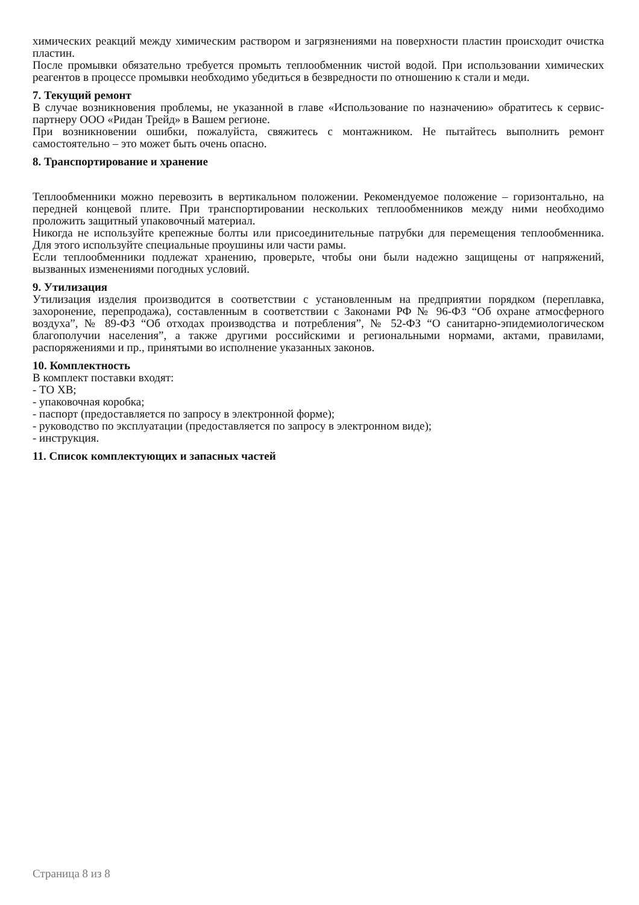химических реакций между химическим раствором и загрязнениями на поверхности пластин происходит очистка пластин.
После промывки обязательно требуется промыть теплообменник чистой водой. При использовании химических реагентов в процессе промывки необходимо убедиться в безвредности по отношению к стали и меди.
7. Текущий ремонт
В случае возникновения проблемы, не указанной в главе «Использование по назначению» обратитесь к сервис-партнеру ООО «Ридан Трейд» в Вашем регионе.
При возникновении ошибки, пожалуйста, свяжитесь с монтажником. Не пытайтесь выполнить ремонт самостоятельно – это может быть очень опасно.
8. Транспортирование и хранение
Теплообменники можно перевозить в вертикальном положении. Рекомендуемое положение – горизонтально, на передней концевой плите. При транспортировании нескольких теплообменников между ними необходимо проложить защитный упаковочный материал.
Никогда не используйте крепежные болты или присоединительные патрубки для перемещения теплообменника. Для этого используйте специальные проушины или части рамы.
Если теплообменники подлежат хранению, проверьте, чтобы они были надежно защищены от напряжений, вызванных изменениями погодных условий.
9. Утилизация
Утилизация изделия производится в соответствии с установленным на предприятии порядком (переплавка, захоронение, перепродажа), составленным в соответствии с Законами РФ № 96-ФЗ “Об охране атмосферного воздуха”, № 89-ФЗ “Об отходах производства и потребления”, № 52-ФЗ “О санитарно-эпидемиологическом благополучии населения”, а также другими российскими и региональными нормами, актами, правилами, распоряжениями и пр., принятыми во исполнение указанных законов.
10. Комплектность
В комплект поставки входят:
- ТО XB;
- упаковочная коробка;
- паспорт (предоставляется по запросу в электронной форме);
- руководство по эксплуатации (предоставляется по запросу в электронном виде);
- инструкция.
11. Список комплектующих и запасных частей
Страница 8 из 8